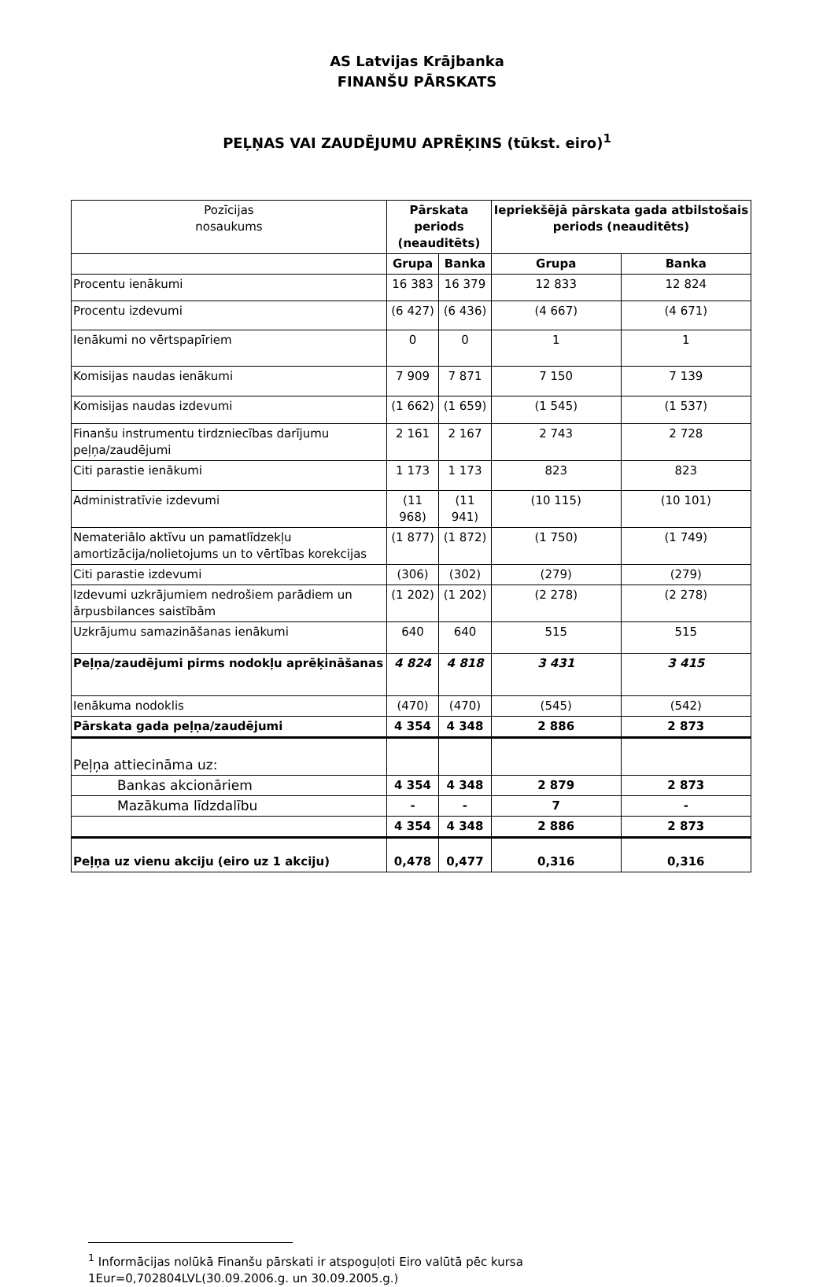AS Latvijas Krājbanka
FINANŠU PĀRSKATS
PEĻŅAS VAI ZAUDĒJUMU APRĒĶINS (tūkst. eiro)<sup>1</sup>
| Pozīcijas nosaukums | Pārskata periods (neauditēts) | | Iepriekšējā pārskata gada atbilstošais periods (neauditēts) | |
| --- | --- | --- | --- | --- |
| | Grupa | Banka | Grupa | Banka |
| Procentu ienākumi | 16 383 | 16 379 | 12 833 | 12 824 |
| Procentu izdevumi | (6 427) | (6 436) | (4 667) | (4 671) |
| Ienākumi no vērtspapīriem | 0 | 0 | 1 | 1 |
| Komisijas naudas ienākumi | 7 909 | 7 871 | 7 150 | 7 139 |
| Komisijas naudas izdevumi | (1 662) | (1 659) | (1 545) | (1 537) |
| Finanšu instrumentu tirdzniecības darījumu peļņa/zaudējumi | 2 161 | 2 167 | 2 743 | 2 728 |
| Citi parastie ienākumi | 1 173 | 1 173 | 823 | 823 |
| Administratīvie izdevumi | (11 968) | (11 941) | (10 115) | (10 101) |
| Nemateriālo aktīvu un pamatlīdzekļu amortizācija/nolietojums un to vērtības korekcijas | (1 877) | (1 872) | (1 750) | (1 749) |
| Citi parastie izdevumi | (306) | (302) | (279) | (279) |
| Izdevumi uzkrājumiem nedrošiem parādiem un ārpusbilances saistībām | (1 202) | (1 202) | (2 278) | (2 278) |
| Uzkrājumu samazināšanas ienākumi | 640 | 640 | 515 | 515 |
| Peļņa/zaudējumi pirms nodokļu aprēķināšanas | 4 824 | 4 818 | 3 431 | 3 415 |
| Ienākuma nodoklis | (470) | (470) | (545) | (542) |
| Pārskata gada peļņa/zaudējumi | 4 354 | 4 348 | 2 886 | 2 873 |
| Peļņa attiecināma uz: | | | | |
| Bankas akcionāriem | 4 354 | 4 348 | 2 879 | 2 873 |
| Mazākuma līdzdalību | - | - | 7 | - |
| | 4 354 | 4 348 | 2 886 | 2 873 |
| Peļņa uz vienu akciju (eiro uz 1 akciju) | 0,478 | 0,477 | 0,316 | 0,316 |
<sup>1</sup> Informācijas nolūkā Finanšu pārskati ir atspoguļoti Eiro valūtā pēc kursa 1Eur=0,702804LVL(30.09.2006.g. un 30.09.2005.g.)